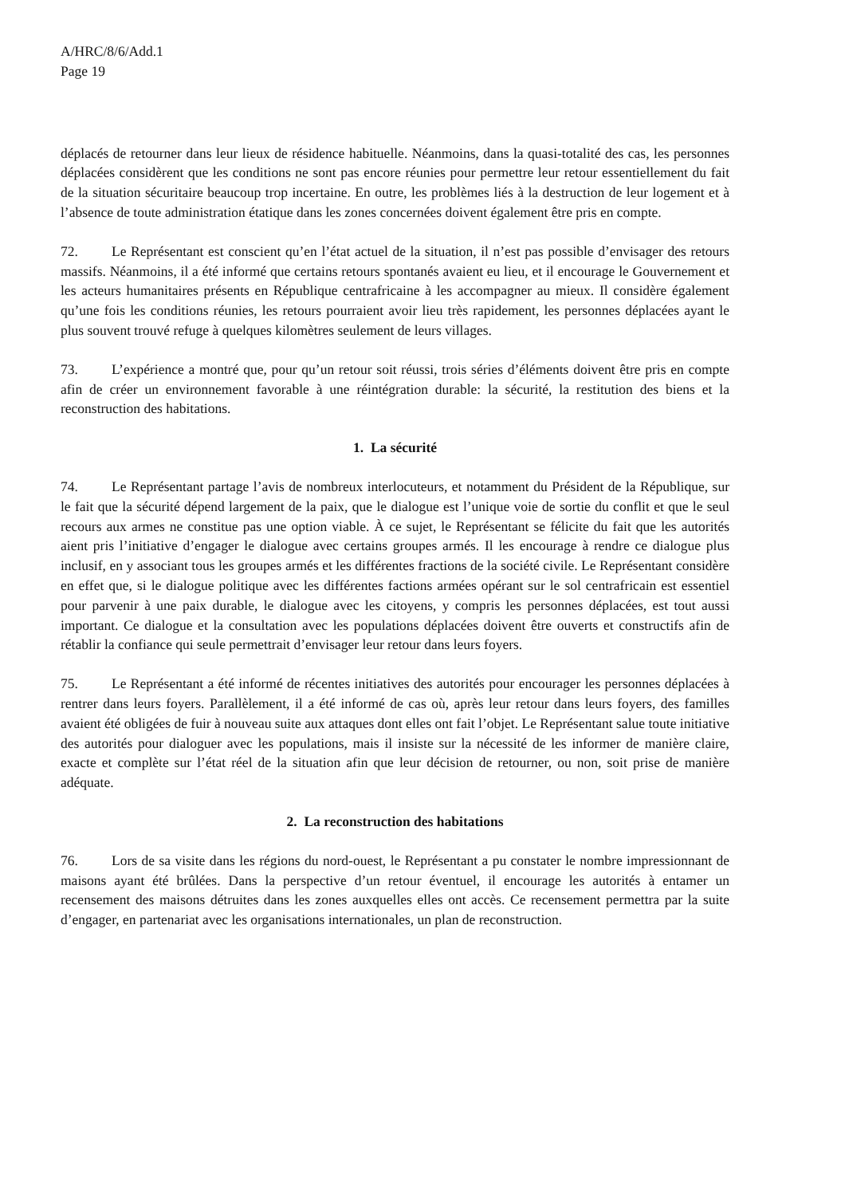A/HRC/8/6/Add.1
Page 19
déplacés de retourner dans leur lieux de résidence habituelle. Néanmoins, dans la quasi-totalité des cas, les personnes déplacées considèrent que les conditions ne sont pas encore réunies pour permettre leur retour essentiellement du fait de la situation sécuritaire beaucoup trop incertaine. En outre, les problèmes liés à la destruction de leur logement et à l’absence de toute administration étatique dans les zones concernées doivent également être pris en compte.
72. Le Représentant est conscient qu’en l’état actuel de la situation, il n’est pas possible d’envisager des retours massifs. Néanmoins, il a été informé que certains retours spontanés avaient eu lieu, et il encourage le Gouvernement et les acteurs humanitaires présents en République centrafricaine à les accompagner au mieux. Il considère également qu’une fois les conditions réunies, les retours pourraient avoir lieu très rapidement, les personnes déplacées ayant le plus souvent trouvé refuge à quelques kilomètres seulement de leurs villages.
73. L’expérience a montré que, pour qu’un retour soit réussi, trois séries d’éléments doivent être pris en compte afin de créer un environnement favorable à une réintégration durable: la sécurité, la restitution des biens et la reconstruction des habitations.
1. La sécurité
74. Le Représentant partage l’avis de nombreux interlocuteurs, et notamment du Président de la République, sur le fait que la sécurité dépend largement de la paix, que le dialogue est l’unique voie de sortie du conflit et que le seul recours aux armes ne constitue pas une option viable. À ce sujet, le Représentant se félicite du fait que les autorités aient pris l’initiative d’engager le dialogue avec certains groupes armés. Il les encourage à rendre ce dialogue plus inclusif, en y associant tous les groupes armés et les différentes fractions de la société civile. Le Représentant considère en effet que, si le dialogue politique avec les différentes factions armées opérant sur le sol centrafricain est essentiel pour parvenir à une paix durable, le dialogue avec les citoyens, y compris les personnes déplacées, est tout aussi important. Ce dialogue et la consultation avec les populations déplacées doivent être ouverts et constructifs afin de rétablir la confiance qui seule permettrait d’envisager leur retour dans leurs foyers.
75. Le Représentant a été informé de récentes initiatives des autorités pour encourager les personnes déplacées à rentrer dans leurs foyers. Parallèlement, il a été informé de cas où, après leur retour dans leurs foyers, des familles avaient été obligées de fuir à nouveau suite aux attaques dont elles ont fait l’objet. Le Représentant salue toute initiative des autorités pour dialoguer avec les populations, mais il insiste sur la nécessité de les informer de manière claire, exacte et complète sur l’état réel de la situation afin que leur décision de retourner, ou non, soit prise de manière adéquate.
2. La reconstruction des habitations
76. Lors de sa visite dans les régions du nord-ouest, le Représentant a pu constater le nombre impressionnant de maisons ayant été brûlées. Dans la perspective d’un retour éventuel, il encourage les autorités à entamer un recensement des maisons détruites dans les zones auxquelles elles ont accès. Ce recensement permettra par la suite d’engager, en partenariat avec les organisations internationales, un plan de reconstruction.